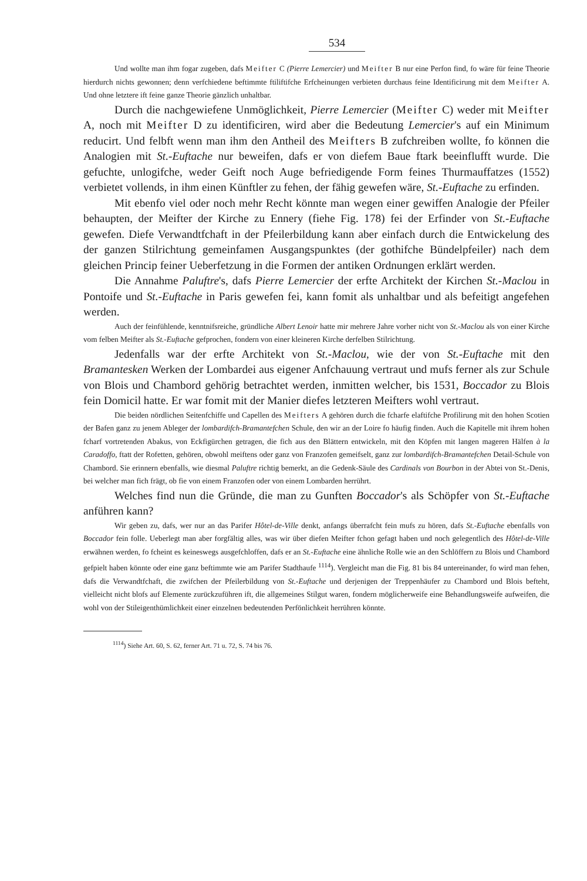534
Und wollte man ihm fogar zugeben, dafs Meifter C (Pierre Lemercier) und Meifter B nur eine Perfon find, fo wäre für feine Theorie hierdurch nichts gewonnen; denn verfchiedene beftimmte ftiliftifche Erfcheinungen verbieten durchaus feine Identificirung mit dem Meifter A. Und ohne letztere ift feine ganze Theorie gänzlich unhaltbar.
Durch die nachgewiefene Unmöglichkeit, Pierre Lemercier (Meifter C) weder mit Meifter A, noch mit Meifter D zu identificiren, wird aber die Bedeutung Lemercier's auf ein Minimum reducirt. Und felbft wenn man ihm den Antheil des Meifters B zufchreiben wollte, fo können die Analogien mit St.-Euftache nur beweifen, dafs er von diefem Baue ftark beeinflufft wurde. Die gefuchte, unlogifche, weder Geift noch Auge befriedigende Form feines Thurmauffatzes (1552) verbietet vollends, in ihm einen Künftler zu fehen, der fähig gewefen wäre, St.-Euftache zu erfinden.
Mit ebenfo viel oder noch mehr Recht könnte man wegen einer gewiffen Analogie der Pfeiler behaupten, der Meifter der Kirche zu Ennery (fiehe Fig. 178) fei der Erfinder von St.-Euftache gewefen. Diefe Verwandtfchaft in der Pfeilerbildung kann aber einfach durch die Entwickelung des der ganzen Stilrichtung gemeinfamen Ausgangspunktes (der gothifche Bündelpfeiler) nach dem gleichen Princip feiner Ueberfetzung in die Formen der antiken Ordnungen erklärt werden.
Die Annahme Paluftre's, dafs Pierre Lemercier der erfte Architekt der Kirchen St.-Maclou in Pontoife und St.-Euftache in Paris gewefen fei, kann fomit als unhaltbar und als befeitigt angefehen werden.
Auch der feinfühlende, kenntnifsreiche, gründliche Albert Lenoir hatte mir mehrere Jahre vorher nicht von St.-Maclou als von einer Kirche vom felben Meifter als St.-Euftache gefprochen, fondern von einer kleineren Kirche derfelben Stilrichtung.
Jedenfalls war der erfte Architekt von St.-Maclou, wie der von St.-Euftache mit den Bramantesken Werken der Lombardei aus eigener Anfchauung vertraut und mufs ferner als zur Schule von Blois und Chambord gehörig betrachtet werden, inmitten welcher, bis 1531, Boccador zu Blois fein Domicil hatte. Er war fomit mit der Manier diefes letzteren Meifters wohl vertraut.
Die beiden nördlichen Seitenfchiffe und Capellen des Meifters A gehören durch die fcharfe elaftifche Profilirung mit den hohen Scotien der Bafen ganz zu jenem Ableger der lombardifch-Bramantefchen Schule, den wir an der Loire fo häufig finden. Auch die Kapitelle mit ihrem hohen fcharf vortretenden Abakus, von Eckfigürchen getragen, die fich aus den Blättern entwickeln, mit den Köpfen mit langen mageren Hälfen à la Caradoffo, ftatt der Rofetten, gehören, obwohl meiftens oder ganz von Franzofen gemeifselt, ganz zur lombardifch-Bramantefchen Detail-Schule von Chambord. Sie erinnern ebenfalls, wie diesmal Paluftre richtig bemerkt, an die Gedenk-Säule des Cardinals von Bourbon in der Abtei von St.-Denis, bei welcher man fich frägt, ob fie von einem Franzofen oder von einem Lombarden herrührt.
Welches find nun die Gründe, die man zu Gunften Boccador's als Schöpfer von St.-Euftache anführen kann?
Wir geben zu, dafs, wer nur an das Parifer Hôtel-de-Ville denkt, anfangs überrafcht fein mufs zu hören, dafs St.-Euftache ebenfalls von Boccador fein folle. Ueberlegt man aber forgfältig alles, was wir über diefen Meifter fchon gefagt haben und noch gelegentlich des Hôtel-de-Ville erwähnen werden, fo fcheint es keineswegs ausgefchloffen, dafs er an St.-Euftache eine ähnliche Rolle wie an den Schlöffern zu Blois und Chambord gefpielt haben könnte oder eine ganz beftimmte wie am Parifer Stadthaufe <sup>1114</sup>). Vergleicht man die Fig. 81 bis 84 untereinander, fo wird man fehen, dafs die Verwandtfchaft, die zwifchen der Pfeilerbildung von St.-Euftache und derjenigen der Treppenhäufer zu Chambord und Blois befteht, vielleicht nicht blofs auf Elemente zurückzuführen ift, die allgemeines Stilgut waren, fondern möglicherweife eine Behandlungsweife aufweifen, die wohl von der Stileigenthümlichkeit einer einzelnen bedeutenden Perfönlichkeit herrühren könnte.
<sup>1114</sup>) Siehe Art. 60, S. 62, ferner Art. 71 u. 72, S. 74 bis 76.